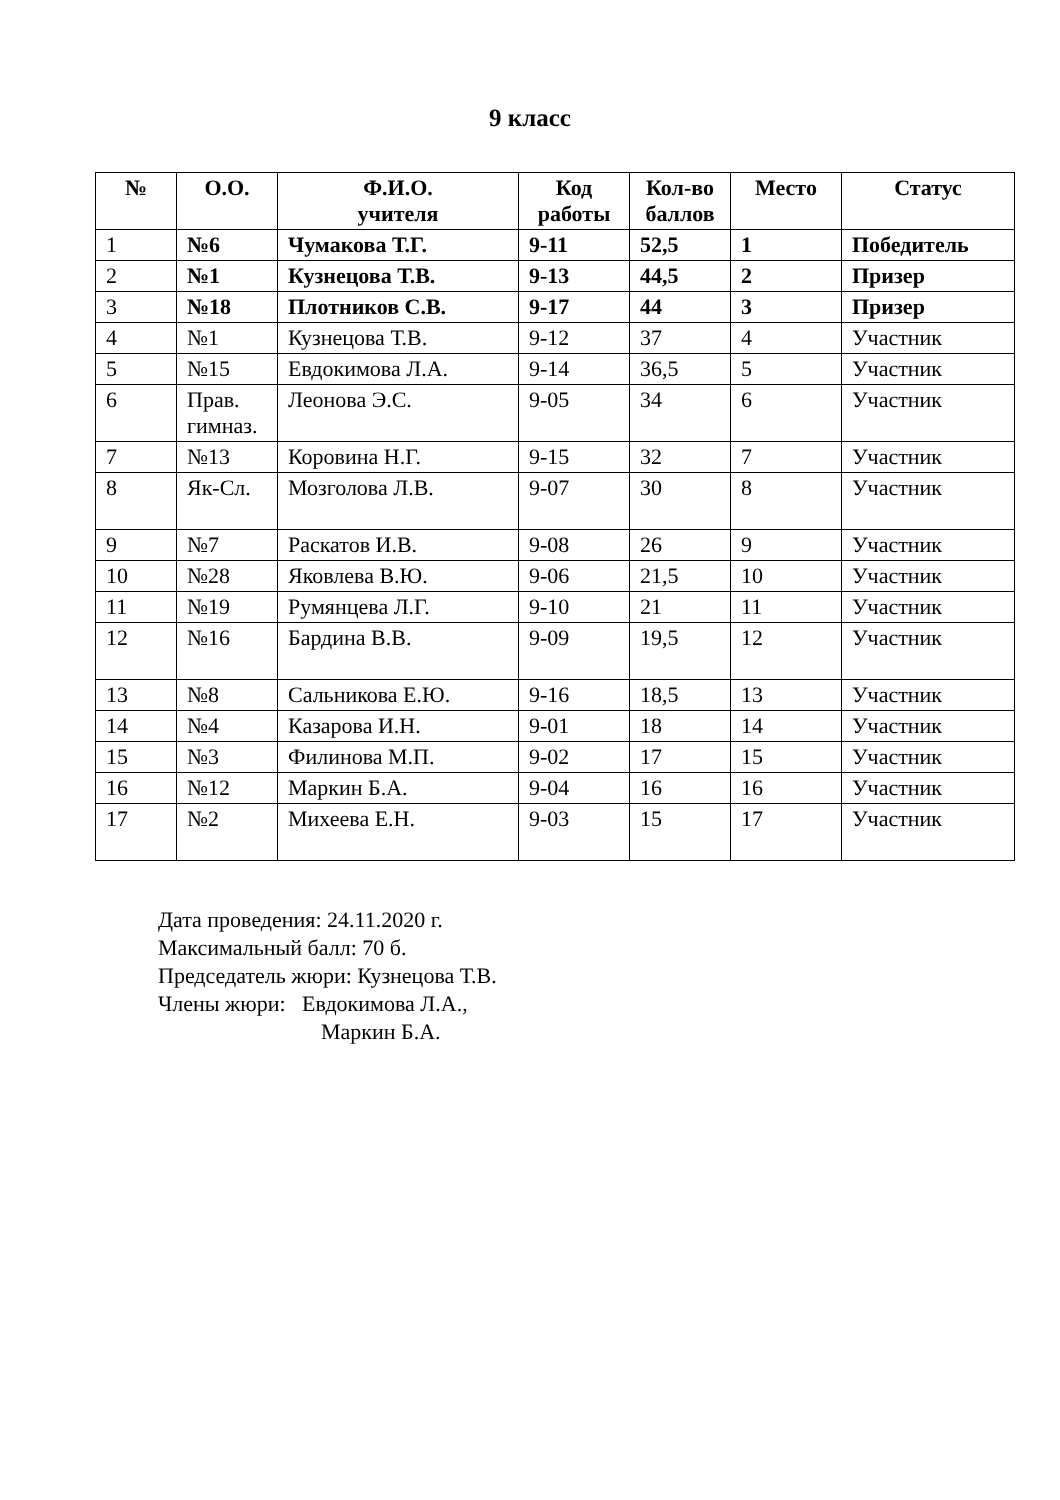9 класс
| № | О.О. | Ф.И.О. учителя | Код работы | Кол-во баллов | Место | Статус |
| --- | --- | --- | --- | --- | --- | --- |
| 1 | №6 | Чумакова Т.Г. | 9-11 | 52,5 | 1 | Победитель |
| 2 | №1 | Кузнецова Т.В. | 9-13 | 44,5 | 2 | Призер |
| 3 | №18 | Плотников С.В. | 9-17 | 44 | 3 | Призер |
| 4 | №1 | Кузнецова Т.В. | 9-12 | 37 | 4 | Участник |
| 5 | №15 | Евдокимова Л.А. | 9-14 | 36,5 | 5 | Участник |
| 6 | Прав. гимназ. | Леонова Э.С. | 9-05 | 34 | 6 | Участник |
| 7 | №13 | Коровина Н.Г. | 9-15 | 32 | 7 | Участник |
| 8 | Як-Сл. | Мозголова Л.В. | 9-07 | 30 | 8 | Участник |
| 9 | №7 | Раскатов И.В. | 9-08 | 26 | 9 | Участник |
| 10 | №28 | Яковлева В.Ю. | 9-06 | 21,5 | 10 | Участник |
| 11 | №19 | Румянцева Л.Г. | 9-10 | 21 | 11 | Участник |
| 12 | №16 | Бардина В.В. | 9-09 | 19,5 | 12 | Участник |
| 13 | №8 | Сальникова Е.Ю. | 9-16 | 18,5 | 13 | Участник |
| 14 | №4 | Казарова И.Н. | 9-01 | 18 | 14 | Участник |
| 15 | №3 | Филинова М.П. | 9-02 | 17 | 15 | Участник |
| 16 | №12 | Маркин Б.А. | 9-04 | 16 | 16 | Участник |
| 17 | №2 | Михеева Е.Н. | 9-03 | 15 | 17 | Участник |
Дата проведения: 24.11.2020 г.
Максимальный балл: 70 б.
Председатель жюри: Кузнецова Т.В.
Члены жюри: Евдокимова Л.А.,
Маркин Б.А.